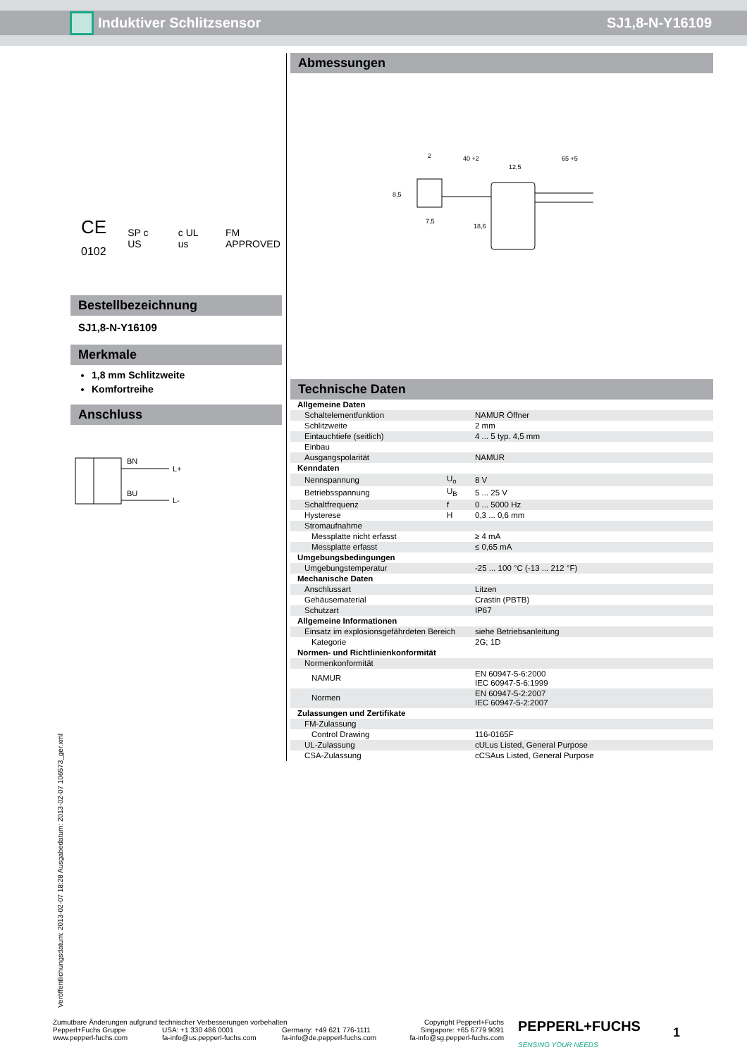Induktiver Schlitzsensor SJ1,8-N-Y16109
CE
0102 SP c US c UL us FM APPROVED
Bestellbezeichnung
SJ1,8-N-Y16109
Merkmale
1,8 mm Schlitzweite
Komfortreihe
Anschluss
BN
BU
L+
L-
Abmessungen
2
40 +2
12,5
65 +5
7,5
8,5
18,6
Technische Daten
| Allgemeine Daten | | |
| Schaltelementfunktion | | NAMUR Öffner |
| Schlitzweite | | 2 mm |
| Eintauchtiefe (seitlich) | | 4 ... 5 typ. 4,5 mm |
| Einbau | | |
| Ausgangspolarität | | NAMUR |
| Kenndaten | | |
| Nennspannung | U<sub>o</sub> | 8 V |
| Betriebsspannung | U<sub>B</sub> | 5 ... 25 V |
| Schaltfrequenz | f | 0 ... 5000 Hz |
| Hysterese | H | 0,3 ... 0,6 mm |
| Stromaufnahme | | |
| Messplatte nicht erfasst | | ≥ 4 mA |
| Messplatte erfasst | | ≤ 0,65 mA |
| Umgebungsbedingungen | | |
| Umgebungstemperatur | | -25 ... 100 °C (-13 ... 212 °F) |
| Mechanische Daten | | |
| Anschlussart | | Litzen |
| Gehäusematerial | | Crastin (PBTB) |
| Schutzart | | IP67 |
| Allgemeine Informationen | | |
| Einsatz im explosionsgefährdeten Bereich | | siehe Betriebsanleitung |
| Kategorie | | 2G; 1D |
| Normen- und Richtlinienkonformität | | |
| Normenkonformität | | |
| NAMUR | | EN 60947-5-6:2000 IEC 60947-5-6:1999 |
| Normen | | EN 60947-5-2:2007 IEC 60947-5-2:2007 |
| Zulassungen und Zertifikate | | |
| FM-Zulassung | | |
| Control Drawing | | 116-0165F |
| UL-Zulassung | | cULus Listed, General Purpose |
| CSA-Zulassung | | cCSAus Listed, General Purpose |
Veröffentlichungsdatum: 2013-02-07 18:28 Ausgabedatum: 2013-02-07 106573_ger.xml
Zumutbare Änderungen aufgrund technischer Verbesserungen vorbehalten
Copyright Pepperl+Fuchs
Pepperl+Fuchs Gruppe
www.pepperl-fuchs.com
USA: +1 330 486 0001
fa-info@us.pepperl-fuchs.com
Germany: +49 621 776-1111
fa-info@de.pepperl-fuchs.com
Singapore: +65 6779 9091
fa-info@sg.pepperl-fuchs.com
PEPPERL+FUCHS
SENSING YOUR NEEDS
1